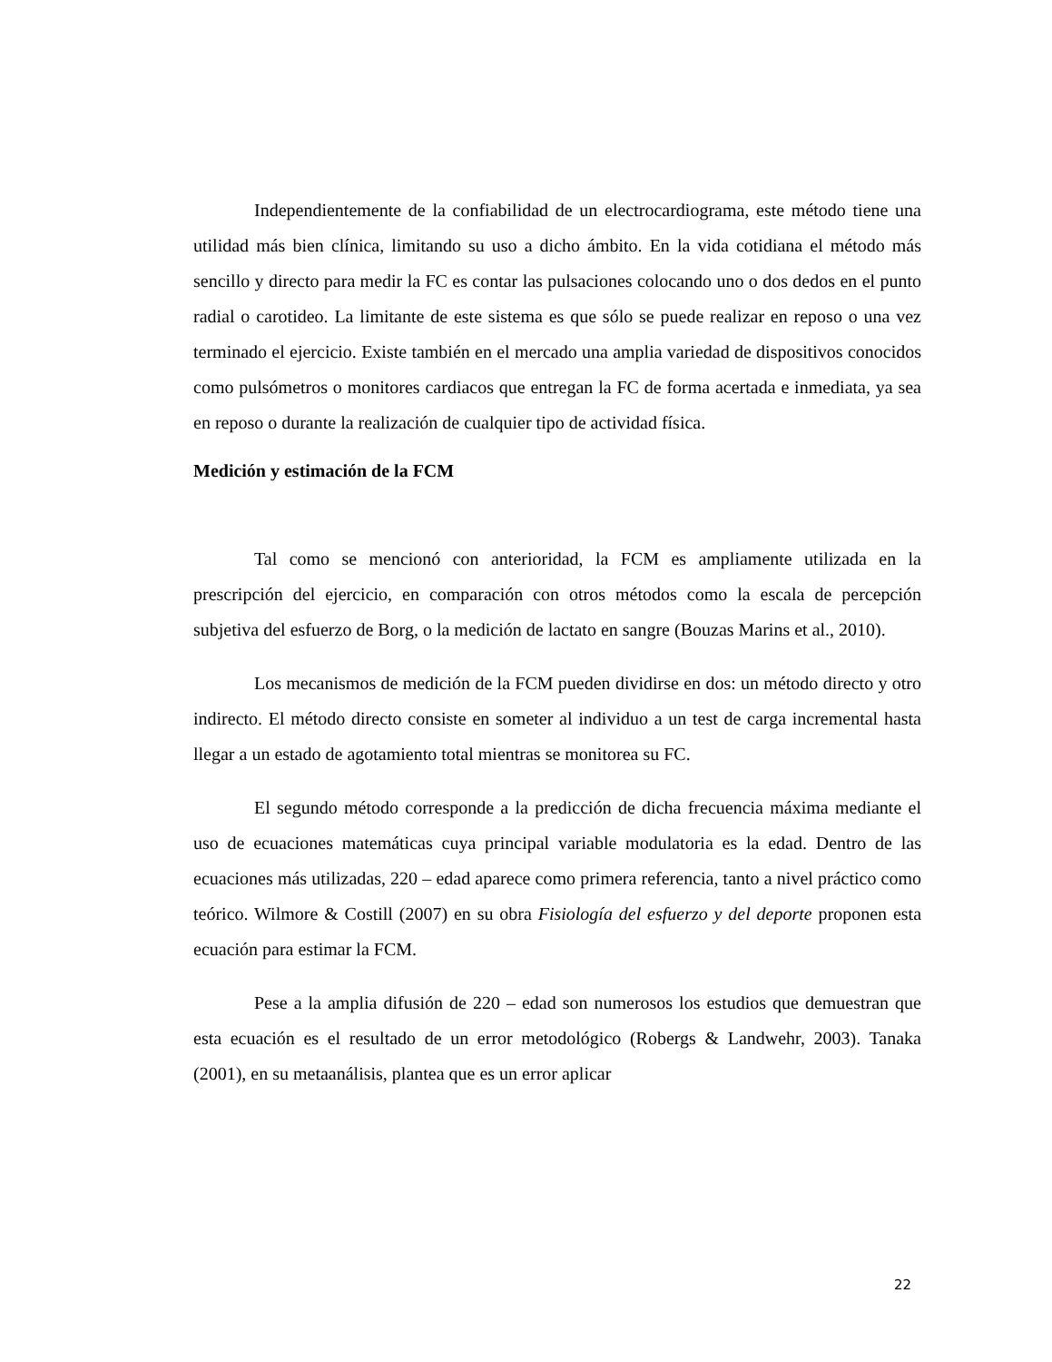Independientemente de la confiabilidad de un electrocardiograma, este método tiene una utilidad más bien clínica, limitando su uso a dicho ámbito. En la vida cotidiana el método más sencillo y directo para medir la FC es contar las pulsaciones colocando uno o dos dedos en el punto radial o carotideo. La limitante de este sistema es que sólo se puede realizar en reposo o una vez terminado el ejercicio. Existe también en el mercado una amplia variedad de dispositivos conocidos como pulsómetros o monitores cardiacos que entregan la FC de forma acertada e inmediata, ya sea en reposo o durante la realización de cualquier tipo de actividad física.
Medición y estimación de la FCM
Tal como se mencionó con anterioridad, la FCM es ampliamente utilizada en la prescripción del ejercicio, en comparación con otros métodos como la escala de percepción subjetiva del esfuerzo de Borg, o la medición de lactato en sangre (Bouzas Marins et al., 2010).
Los mecanismos de medición de la FCM pueden dividirse en dos: un método directo y otro indirecto. El método directo consiste en someter al individuo a un test de carga incremental hasta llegar a un estado de agotamiento total mientras se monitorea su FC.
El segundo método corresponde a la predicción de dicha frecuencia máxima mediante el uso de ecuaciones matemáticas cuya principal variable modulatoria es la edad. Dentro de las ecuaciones más utilizadas, 220 – edad aparece como primera referencia, tanto a nivel práctico como teórico. Wilmore & Costill (2007) en su obra Fisiología del esfuerzo y del deporte proponen esta ecuación para estimar la FCM.
Pese a la amplia difusión de 220 – edad son numerosos los estudios que demuestran que esta ecuación es el resultado de un error metodológico (Robergs & Landwehr, 2003). Tanaka (2001), en su metaanálisis, plantea que es un error aplicar
22